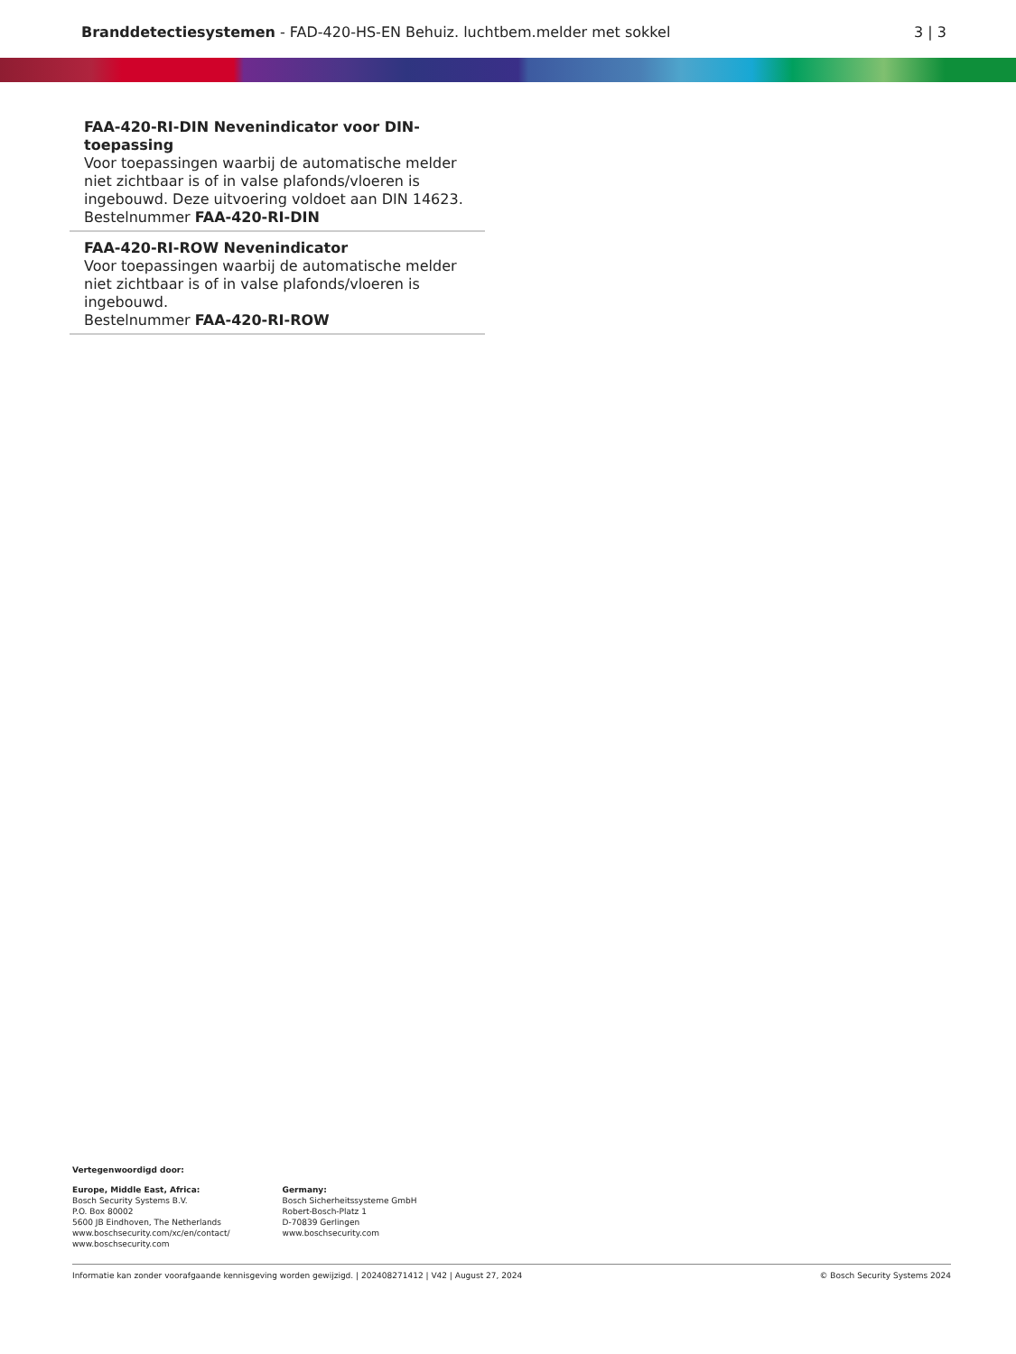Branddetectiesystemen - FAD-420-HS-EN Behuiz. luchtbem.melder met sokkel
3 | 3
FAA-420-RI-DIN Nevenindicator voor DIN-toepassing
Voor toepassingen waarbij de automatische melder niet zichtbaar is of in valse plafonds/vloeren is ingebouwd. Deze uitvoering voldoet aan DIN 14623.
Bestelnummer FAA-420-RI-DIN
FAA-420-RI-ROW Nevenindicator
Voor toepassingen waarbij de automatische melder niet zichtbaar is of in valse plafonds/vloeren is ingebouwd.
Bestelnummer FAA-420-RI-ROW
Vertegenwoordigd door:
Europe, Middle East, Africa:
Bosch Security Systems B.V.
P.O. Box 80002
5600 JB Eindhoven, The Netherlands
www.boschsecurity.com/xc/en/contact/
www.boschsecurity.com
Germany:
Bosch Sicherheitssysteme GmbH
Robert-Bosch-Platz 1
D-70839 Gerlingen
www.boschsecurity.com
Informatie kan zonder voorafgaande kennisgeving worden gewijzigd. | 202408271412 | V42 | August 27, 2024 © Bosch Security Systems 2024